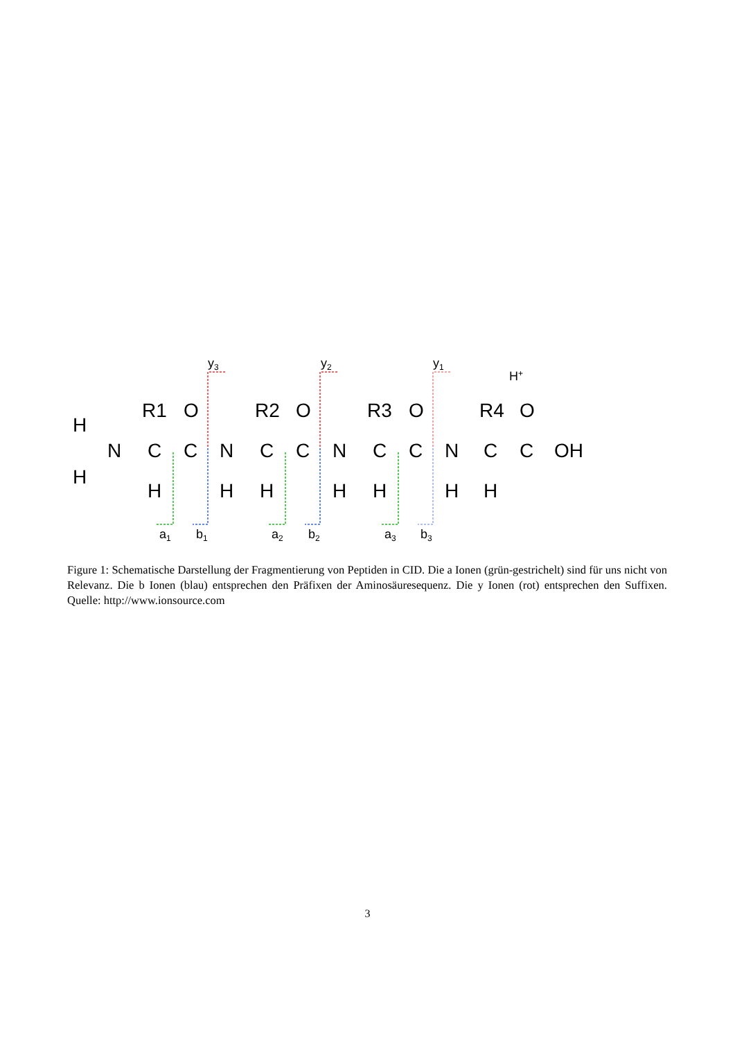H
H
N
C
C
N
C
C
N
C
C
N
C
C
OH
R1
O
R2
O
R3
O
R4
O
H
H
H
H
H
H
H
y3
y2
y1
H+
a1
b1
a2
b2
a3
b3
Figure 1: Schematische Darstellung der Fragmentierung von Peptiden in CID. Die a Ionen (grün-gestrichelt) sind für uns nicht von Relevanz. Die b Ionen (blau) entsprechen den Präfixen der Aminosäuresequenz. Die y Ionen (rot) entsprechen den Suffixen. Quelle: http://www.ionsource.com
3